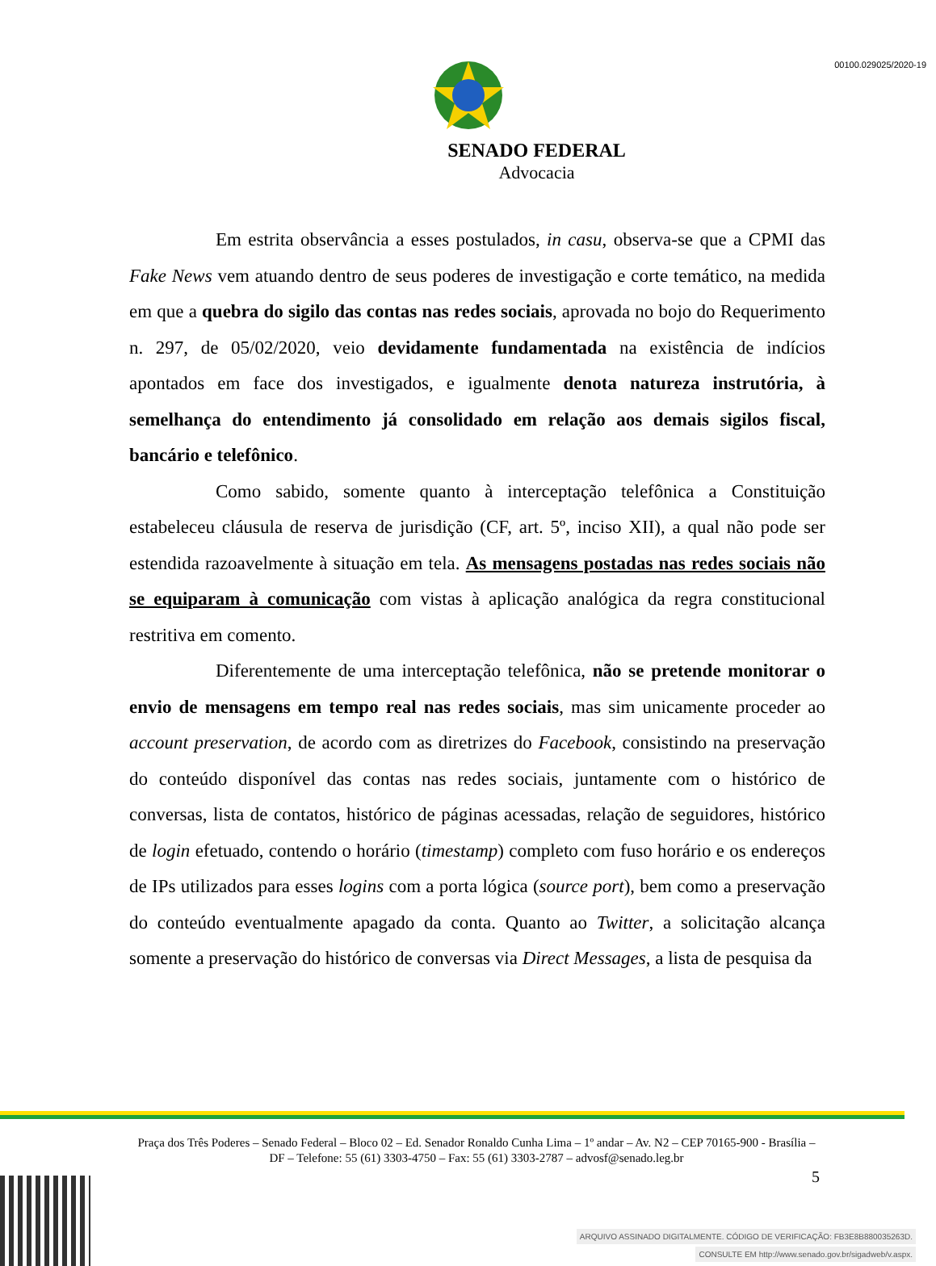00100.029025/2020-19
SENADO FEDERAL
Advocacia
Em estrita observância a esses postulados, in casu, observa-se que a CPMI das Fake News vem atuando dentro de seus poderes de investigação e corte temático, na medida em que a quebra do sigilo das contas nas redes sociais, aprovada no bojo do Requerimento n. 297, de 05/02/2020, veio devidamente fundamentada na existência de indícios apontados em face dos investigados, e igualmente denota natureza instrutória, à semelhança do entendimento já consolidado em relação aos demais sigilos fiscal, bancário e telefônico.
Como sabido, somente quanto à interceptação telefônica a Constituição estabeleceu cláusula de reserva de jurisdição (CF, art. 5º, inciso XII), a qual não pode ser estendida razoavelmente à situação em tela. As mensagens postadas nas redes sociais não se equiparam à comunicação com vistas à aplicação analógica da regra constitucional restritiva em comento.
Diferentemente de uma interceptação telefônica, não se pretende monitorar o envio de mensagens em tempo real nas redes sociais, mas sim unicamente proceder ao account preservation, de acordo com as diretrizes do Facebook, consistindo na preservação do conteúdo disponível das contas nas redes sociais, juntamente com o histórico de conversas, lista de contatos, histórico de páginas acessadas, relação de seguidores, histórico de login efetuado, contendo o horário (timestamp) completo com fuso horário e os endereços de IPs utilizados para esses logins com a porta lógica (source port), bem como a preservação do conteúdo eventualmente apagado da conta. Quanto ao Twitter, a solicitação alcança somente a preservação do histórico de conversas via Direct Messages, a lista de pesquisa da
Praça dos Três Poderes – Senado Federal – Bloco 02 – Ed. Senador Ronaldo Cunha Lima – 1º andar – Av. N2 – CEP 70165-900 - Brasília – DF – Telefone: 55 (61) 3303-4750 – Fax: 55 (61) 3303-2787 – advosf@senado.leg.br
5
ARQUIVO ASSINADO DIGITALMENTE. CÓDIGO DE VERIFICAÇÃO: FB3E8B880035263D.
CONSULTE EM http://www.senado.gov.br/sigadweb/v.aspx.